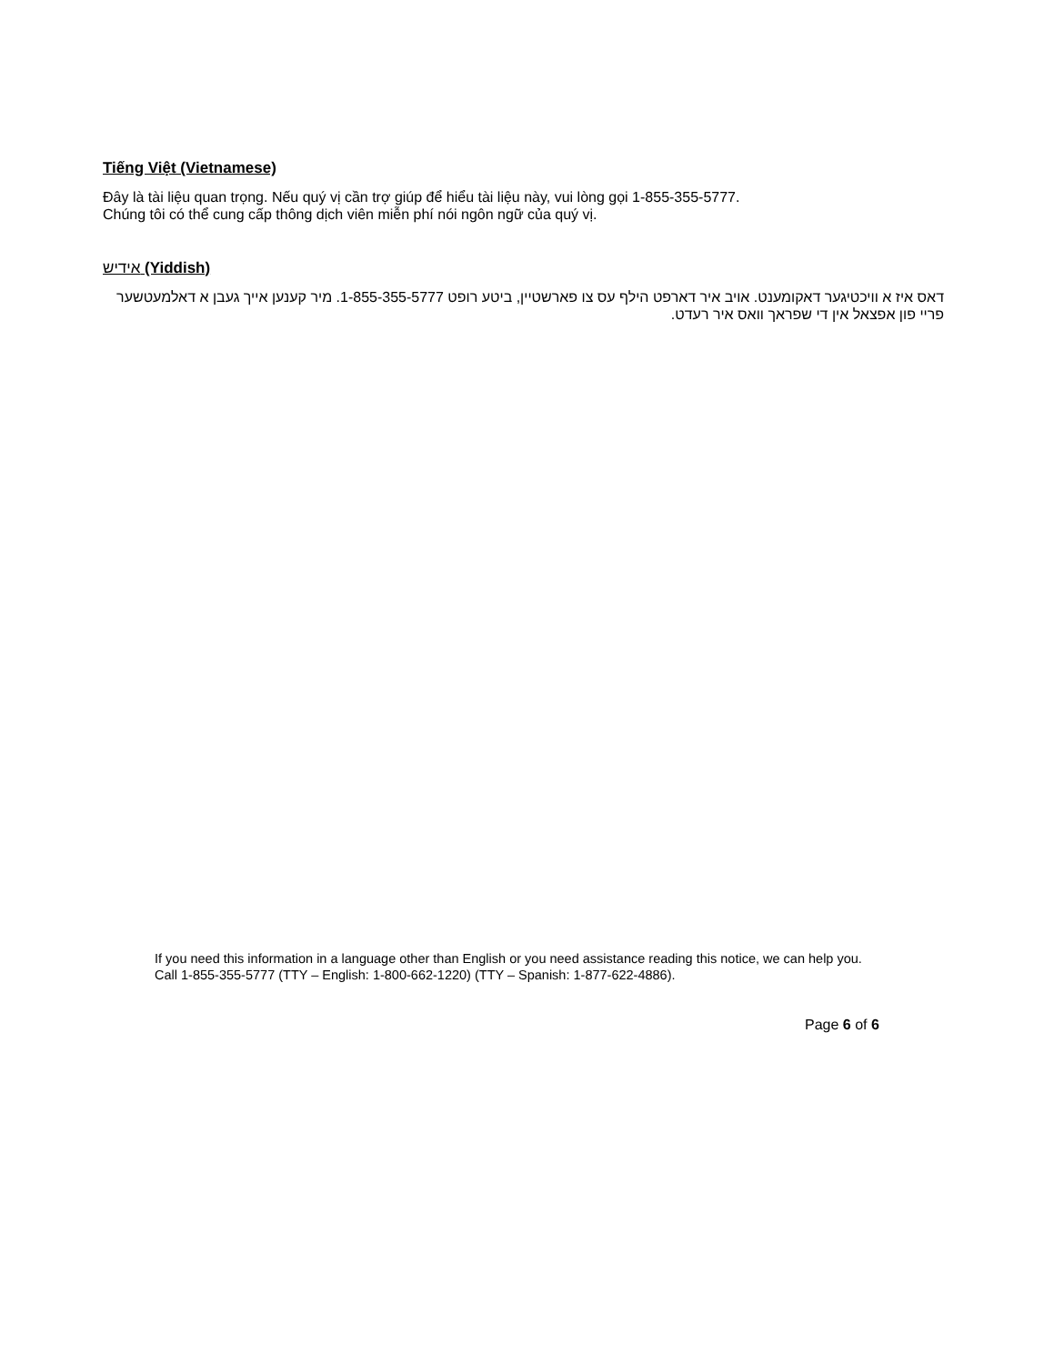Tiếng Việt (Vietnamese)
Đây là tài liệu quan trọng. Nếu quý vị cần trợ giúp để hiểu tài liệu này, vui lòng gọi 1-855-355-5777.
Chúng tôi có thể cung cấp thông dịch viên miễn phí nói ngôn ngữ của quý vị.
אידיש (Yiddish)
דאס איז א וויכטיגער דאקומענט. אויב איר דארפט הילף עס צו פארשטיין, ביטע רופט 1-855-355-5777. מיר קענען אייך געבן א דאלמעטשער פריי פון אפצאל אין די שפראך וואס איר רעדט.
If you need this information in a language other than English or you need assistance reading this notice, we can help you. Call 1-855-355-5777 (TTY – English: 1-800-662-1220) (TTY – Spanish: 1-877-622-4886).
Page 6 of 6